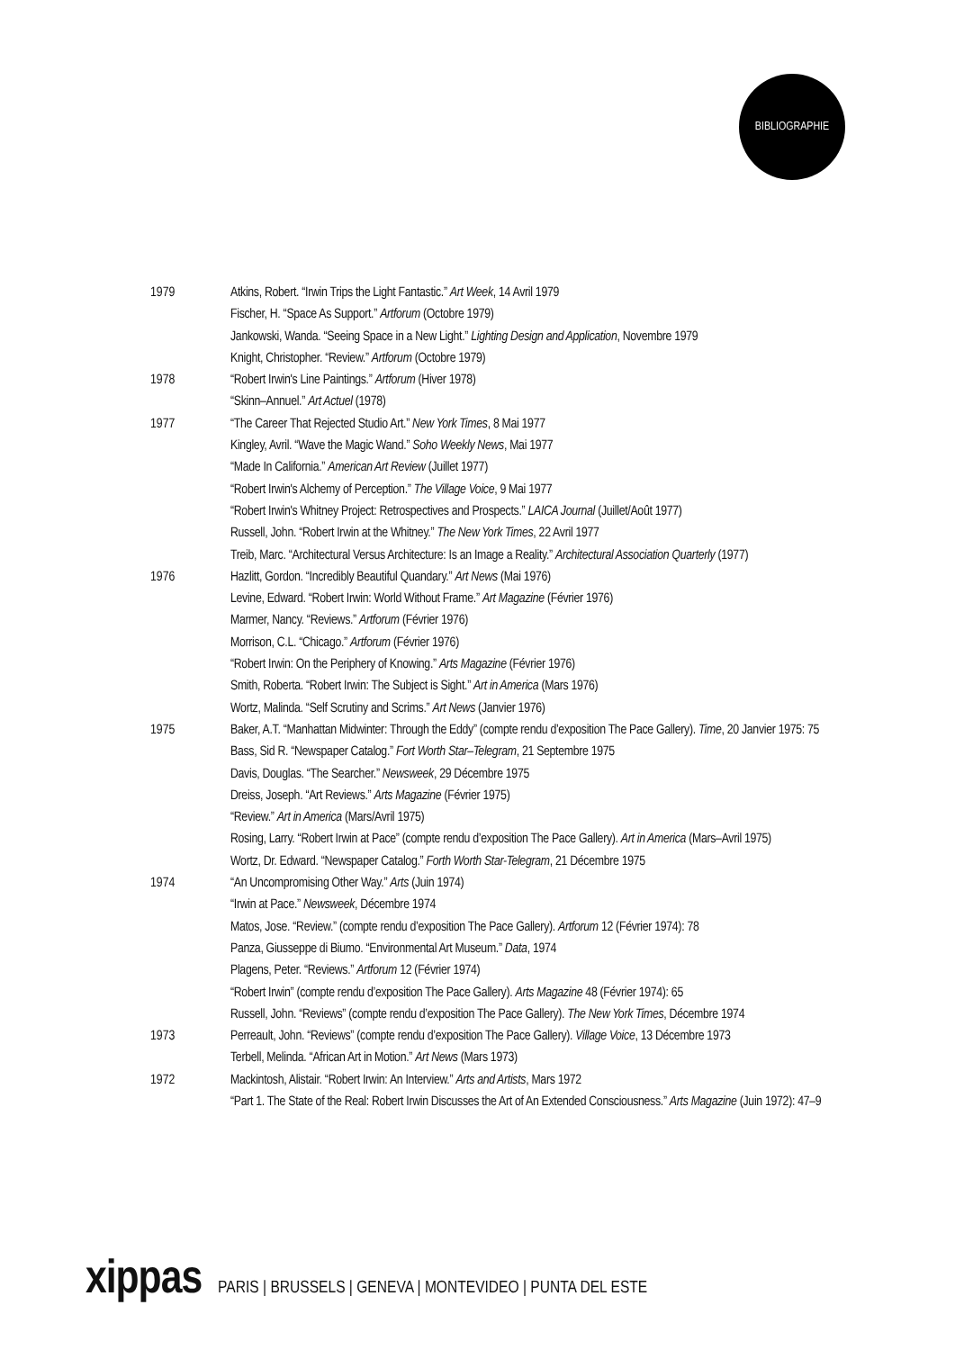BIBLIOGRAPHIE
1979 Atkins, Robert. “Irwin Trips the Light Fantastic.” Art Week, 14 Avril 1979
Fischer, H. “Space As Support.” Artforum (Octobre 1979)
Jankowski, Wanda. “Seeing Space in a New Light.” Lighting Design and Application, Novembre 1979
Knight, Christopher. “Review.” Artforum (Octobre 1979)
1978 “Robert Irwin's Line Paintings.” Artforum (Hiver 1978)
“Skinn–Annuel.” Art Actuel (1978)
1977 “The Career That Rejected Studio Art.” New York Times, 8 Mai 1977
Kingley, Avril. “Wave the Magic Wand.” Soho Weekly News, Mai 1977
“Made In California.” American Art Review (Juillet 1977)
“Robert Irwin's Alchemy of Perception.” The Village Voice, 9 Mai 1977
“Robert Irwin's Whitney Project: Retrospectives and Prospects.” LAICA Journal (Juillet/Août 1977)
Russell, John. “Robert Irwin at the Whitney.” The New York Times, 22 Avril 1977
Treib, Marc. “Architectural Versus Architecture: Is an Image a Reality.” Architectural Association Quarterly (1977)
1976 Hazlitt, Gordon. “Incredibly Beautiful Quandary.” Art News (Mai 1976)
Levine, Edward. “Robert Irwin: World Without Frame.” Art Magazine (Février 1976)
Marmer, Nancy. “Reviews.” Artforum (Février 1976)
Morrison, C.L. “Chicago.” Artforum (Février 1976)
“Robert Irwin: On the Periphery of Knowing.” Arts Magazine (Février 1976)
Smith, Roberta. “Robert Irwin: The Subject is Sight.” Art in America (Mars 1976)
Wortz, Malinda. “Self Scrutiny and Scrims.” Art News (Janvier 1976)
1975 Baker, A.T. “Manhattan Midwinter: Through the Eddy” (compte rendu d’exposition The Pace Gallery). Time, 20 Janvier 1975: 75
Bass, Sid R. “Newspaper Catalog.” Fort Worth Star–Telegram, 21 Septembre 1975
Davis, Douglas. “The Searcher.” Newsweek, 29 Décembre 1975
Dreiss, Joseph. “Art Reviews.” Arts Magazine (Février 1975)
“Review.” Art in America (Mars/Avril 1975)
Rosing, Larry. “Robert Irwin at Pace” (compte rendu d’exposition The Pace Gallery). Art in America (Mars–Avril 1975)
Wortz, Dr. Edward. “Newspaper Catalog.” Forth Worth Star-Telegram, 21 Décembre 1975
1974 “An Uncompromising Other Way.” Arts (Juin 1974)
“Irwin at Pace.” Newsweek, Décembre 1974
Matos, Jose. “Review.” (compte rendu d’exposition The Pace Gallery). Artforum 12 (Février 1974): 78
Panza, Giusseppe di Biumo. “Environmental Art Museum.” Data, 1974
Plagens, Peter. “Reviews.” Artforum 12 (Février 1974)
“Robert Irwin” (compte rendu d’exposition The Pace Gallery). Arts Magazine 48 (Février 1974): 65
Russell, John. “Reviews” (compte rendu d’exposition The Pace Gallery). The New York Times, Décembre 1974
1973 Perreault, John. “Reviews” (compte rendu d’exposition The Pace Gallery). Village Voice, 13 Décembre 1973
Terbell, Melinda. “African Art in Motion.” Art News (Mars 1973)
1972 Mackintosh, Alistair. “Robert Irwin: An Interview.” Arts and Artists, Mars 1972
“Part 1. The State of the Real: Robert Irwin Discusses the Art of An Extended Consciousness.” Arts Magazine (Juin 1972): 47–9
xippas PARIS | BRUSSELS | GENEVA | MONTEVIDEO | PUNTA DEL ESTE